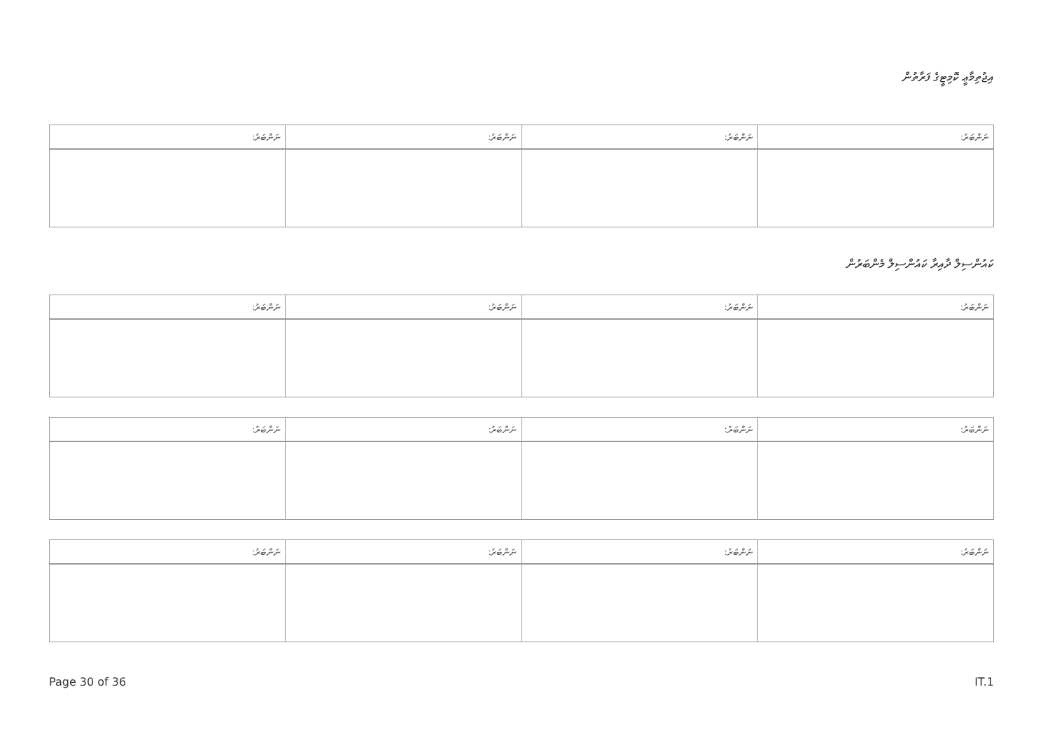އިޖުތިމާޢީ ކޮމިޓީގެ ފަރާތުން
| ނަންބަރު: | ނަންބަރު: | ނަންބަރު: | ނަންބަރު: |
| --- | --- | --- | --- |
ކައުންސިލް ދާއިރާ ކައުންސިލް މެންބަރުން
| ނަންބަރު: | ނަންބަރު: | ނަންބަރު: | ނަންބަރު: |
| --- | --- | --- | --- |
| ނަންބަރު: | ނަންބަރު: | ނަންބަރު: | ނަންބަރު: |
| --- | --- | --- | --- |
| ނަންބަރު: | ނަންބަރު: | ނަންބަރު: | ނަންބަރު: |
| --- | --- | --- | --- |
Page 30 of 36 IT.1